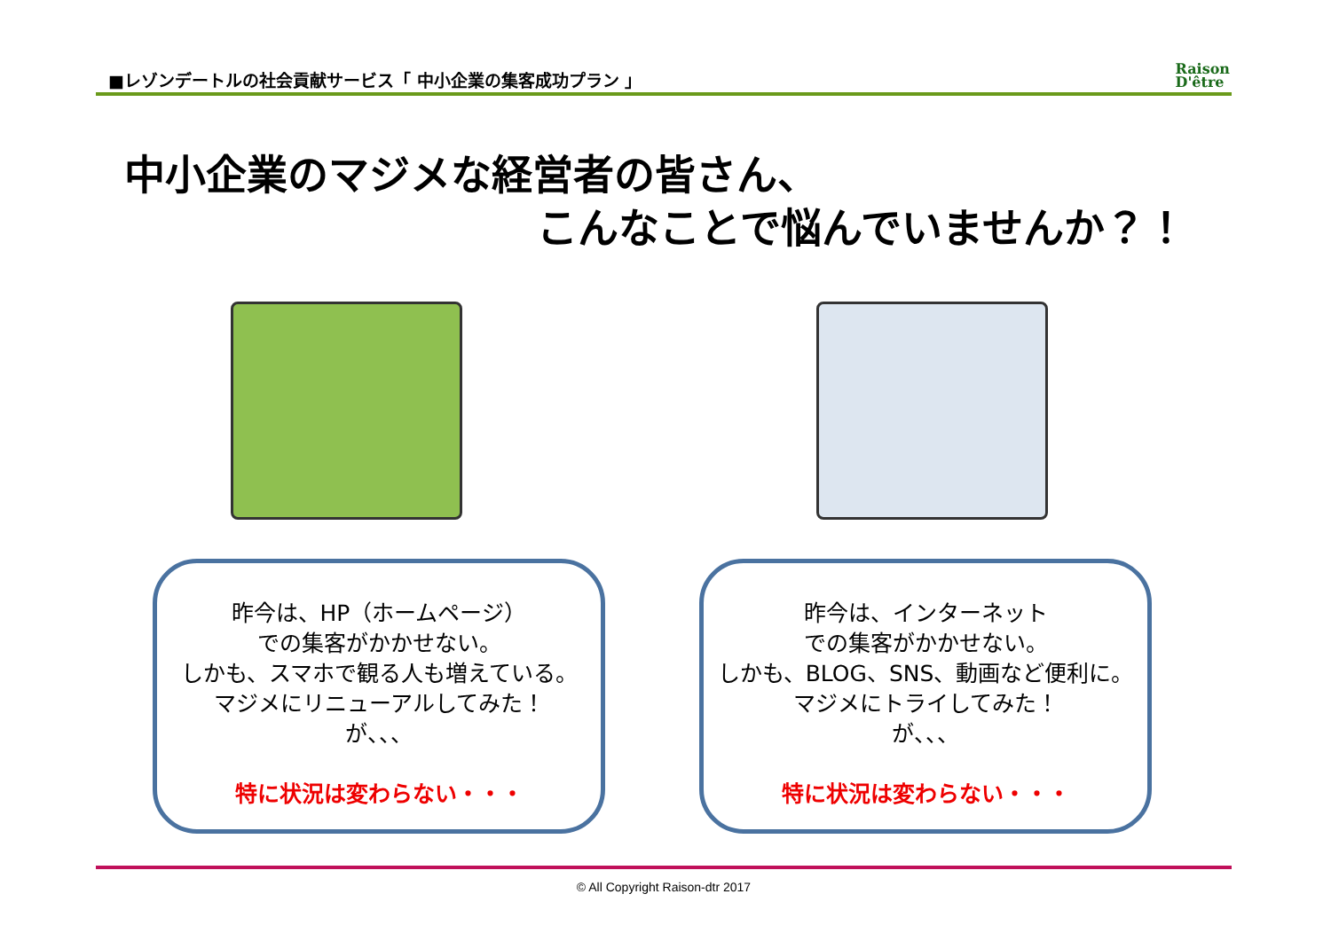■レゾンデートルの社会貢献サービス「 中小企業の集客成功プラン 」
Raison
D'être
中小企業のマジメな経営者の皆さん、
こんなことで悩んでいませんか？！
昨今は、HP（ホームページ）
での集客がかかせない。
しかも、スマホで観る人も増えている。
マジメにリニューアルしてみた！
が、、、
特に状況は変わらない・・・
昨今は、インターネット
での集客がかかせない。
しかも、BLOG、SNS、動画など便利に。
マジメにトライしてみた！
が、、、
特に状況は変わらない・・・
© All Copyright Raison-dtr 2017